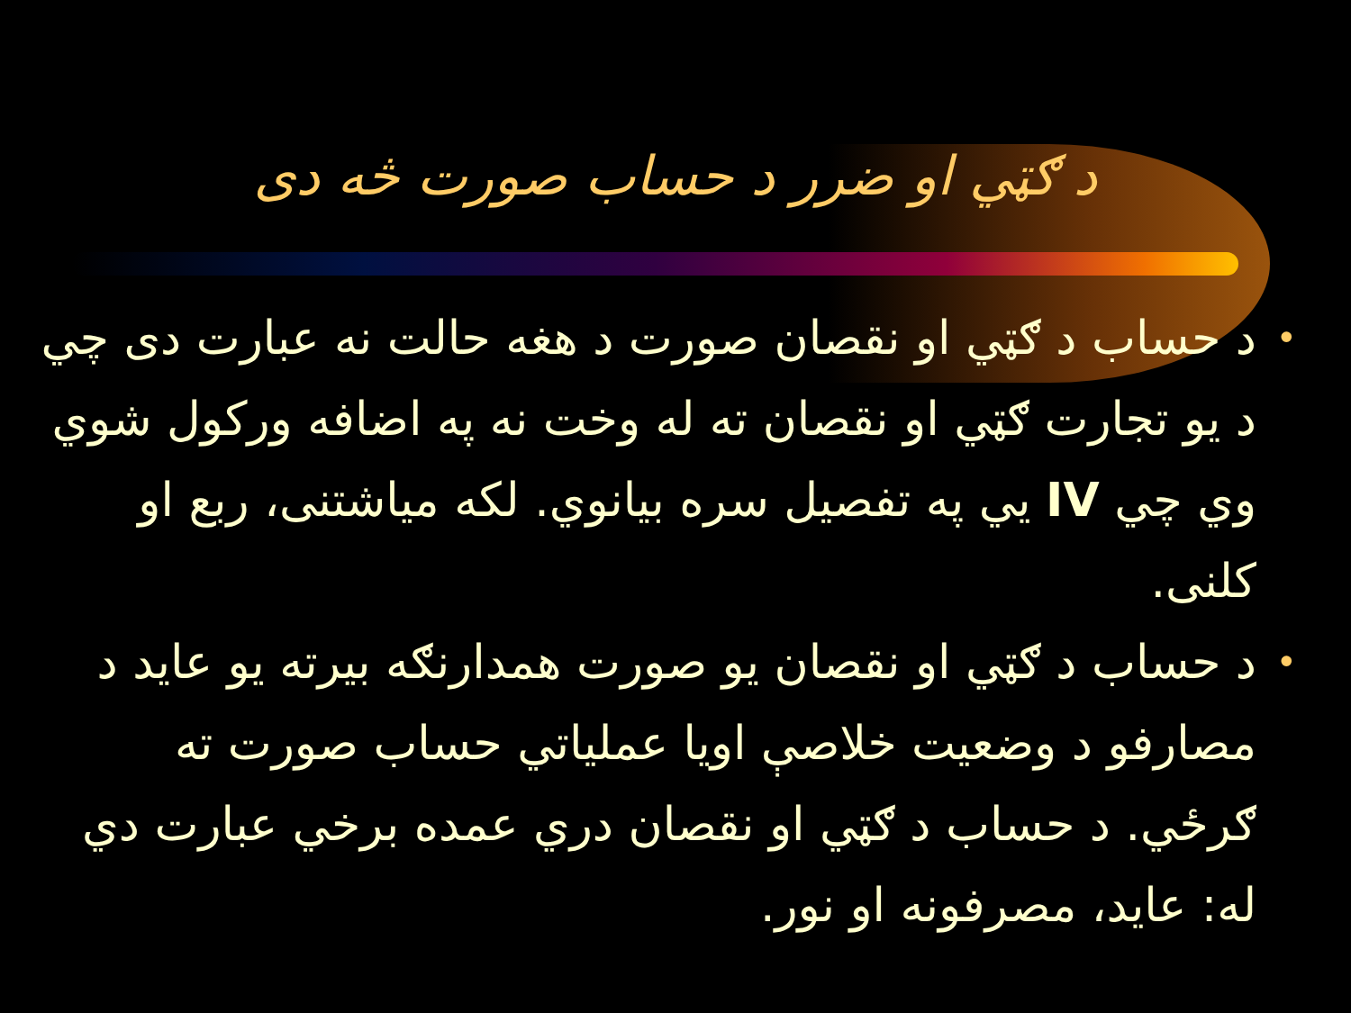د ګټي او ضرر د حساب صورت څه دی
• د حساب د ګټي او نقصان صورت د هغه حالت نه عبارت دی چي د يو تجارت ګټي او نقصان ته له وخت نه په اضافه ورکول شوي وي چي IV يي په تفصيل سره بيانوي. لکه مياشتنی، ربع او کلنی.
• د حساب د ګټي او نقصان يو صورت همدارنګه بيرته يو عايد د مصارفو د وضعيت خلاصې اويا عملياتي حساب صورت ته ګرځي. د حساب د ګټي او نقصان دري عمده برخي عبارت دي له: عايد، مصرفونه او نور.